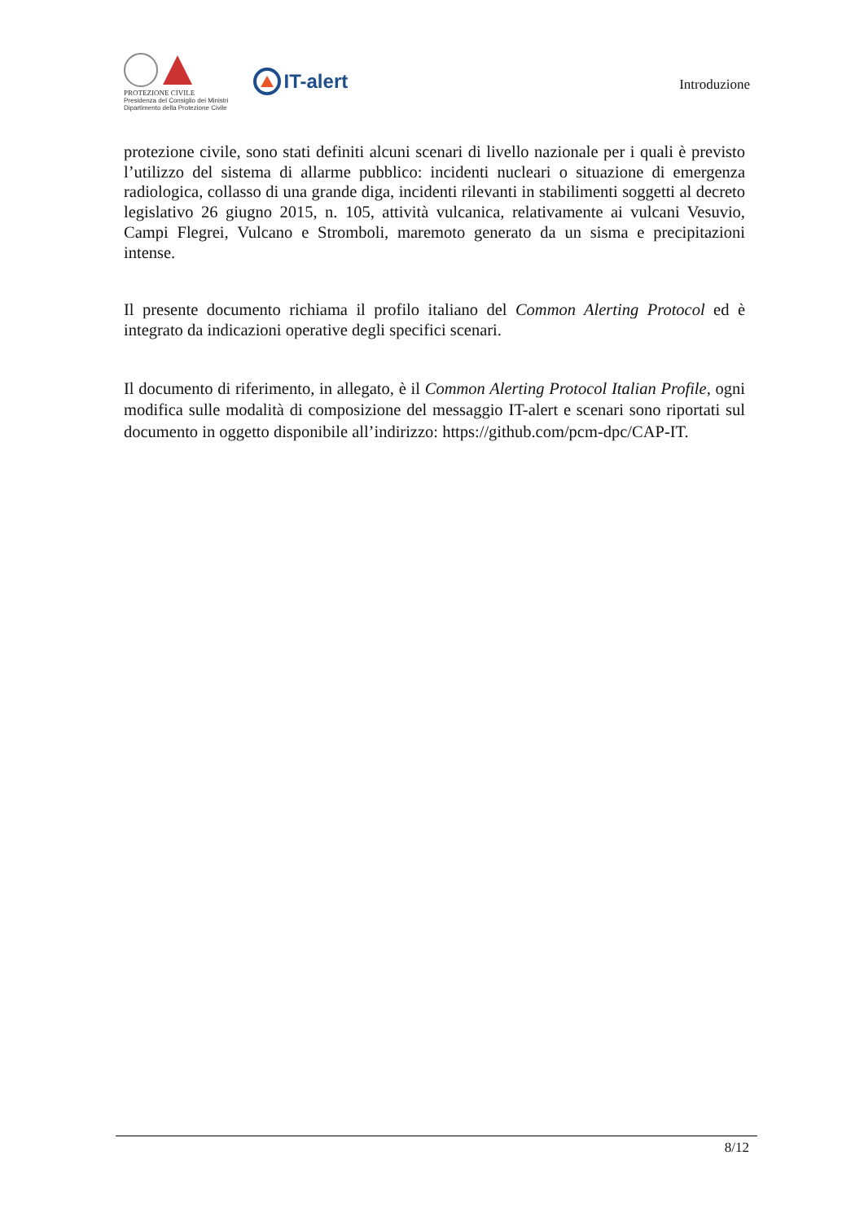PROTEZIONE CIVILE
Presidenza del Consiglio dei Ministri
Dipartimento della Protezione Civile
IT-alert
Introduzione
protezione civile, sono stati definiti alcuni scenari di livello nazionale per i quali è previsto l’utilizzo del sistema di allarme pubblico: incidenti nucleari o situazione di emergenza radiologica, collasso di una grande diga, incidenti rilevanti in stabilimenti soggetti al decreto legislativo 26 giugno 2015, n. 105, attività vulcanica, relativamente ai vulcani Vesuvio, Campi Flegrei, Vulcano e Stromboli, maremoto generato da un sisma e precipitazioni intense.
Il presente documento richiama il profilo italiano del Common Alerting Protocol ed è integrato da indicazioni operative degli specifici scenari.
Il documento di riferimento, in allegato, è il Common Alerting Protocol Italian Profile, ogni modifica sulle modalità di composizione del messaggio IT-alert e scenari sono riportati sul documento in oggetto disponibile all’indirizzo: https://github.com/pcm-dpc/CAP-IT.
8/12